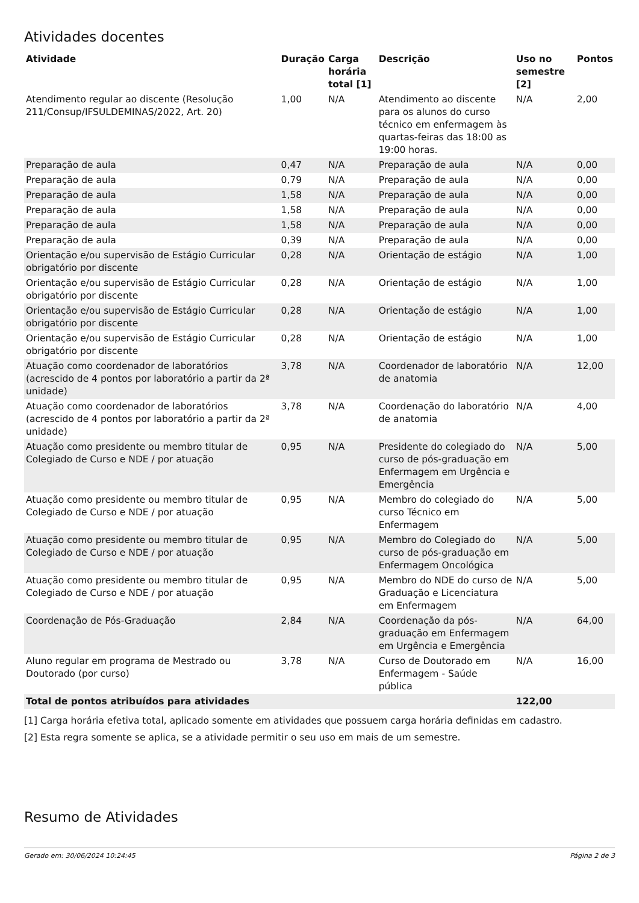Atividades docentes
| Atividade | Duração | Carga horária total [1] | Descrição | Uso no semestre [2] | Pontos |
| --- | --- | --- | --- | --- | --- |
| Atendimento regular ao discente (Resolução 211/Consup/IFSULDEMINAS/2022, Art. 20) | 1,00 | N/A | Atendimento ao discente para os alunos do curso técnico em enfermagem às quartas-feiras das 18:00 as 19:00 horas. | N/A | 2,00 |
| Preparação de aula | 0,47 | N/A | Preparação de aula | N/A | 0,00 |
| Preparação de aula | 0,79 | N/A | Preparação de aula | N/A | 0,00 |
| Preparação de aula | 1,58 | N/A | Preparação de aula | N/A | 0,00 |
| Preparação de aula | 1,58 | N/A | Preparação de aula | N/A | 0,00 |
| Preparação de aula | 1,58 | N/A | Preparação de aula | N/A | 0,00 |
| Preparação de aula | 0,39 | N/A | Preparação de aula | N/A | 0,00 |
| Orientação e/ou supervisão de Estágio Curricular obrigatório por discente | 0,28 | N/A | Orientação de estágio | N/A | 1,00 |
| Orientação e/ou supervisão de Estágio Curricular obrigatório por discente | 0,28 | N/A | Orientação de estágio | N/A | 1,00 |
| Orientação e/ou supervisão de Estágio Curricular obrigatório por discente | 0,28 | N/A | Orientação de estágio | N/A | 1,00 |
| Orientação e/ou supervisão de Estágio Curricular obrigatório por discente | 0,28 | N/A | Orientação de estágio | N/A | 1,00 |
| Atuação como coordenador de laboratórios (acrescido de 4 pontos por laboratório a partir da 2ª unidade) | 3,78 | N/A | Coordenador de laboratório de anatomia | N/A | 12,00 |
| Atuação como coordenador de laboratórios (acrescido de 4 pontos por laboratório a partir da 2ª unidade) | 3,78 | N/A | Coordenação do laboratório de anatomia | N/A | 4,00 |
| Atuação como presidente ou membro titular de Colegiado de Curso e NDE / por atuação | 0,95 | N/A | Presidente do colegiado do curso de pós-graduação em Enfermagem em Urgência e Emergência | N/A | 5,00 |
| Atuação como presidente ou membro titular de Colegiado de Curso e NDE / por atuação | 0,95 | N/A | Membro do colegiado do curso Técnico em Enfermagem | N/A | 5,00 |
| Atuação como presidente ou membro titular de Colegiado de Curso e NDE / por atuação | 0,95 | N/A | Membro do Colegiado do curso de pós-graduação em Enfermagem Oncológica | N/A | 5,00 |
| Atuação como presidente ou membro titular de Colegiado de Curso e NDE / por atuação | 0,95 | N/A | Membro do NDE do curso de Graduação e Licenciatura em Enfermagem | N/A | 5,00 |
| Coordenação de Pós-Graduação | 2,84 | N/A | Coordenação da pós-graduação em Enfermagem em Urgência e Emergência | N/A | 64,00 |
| Aluno regular em programa de Mestrado ou Doutorado (por curso) | 3,78 | N/A | Curso de Doutorado em Enfermagem - Saúde pública | N/A | 16,00 |
| Total de pontos atribuídos para atividades | | | | 122,00 | |
[1] Carga horária efetiva total, aplicado somente em atividades que possuem carga horária definidas em cadastro.
[2] Esta regra somente se aplica, se a atividade permitir o seu uso em mais de um semestre.
Resumo de Atividades
Gerado em: 30/06/2024 10:24:45 Página 2 de 3